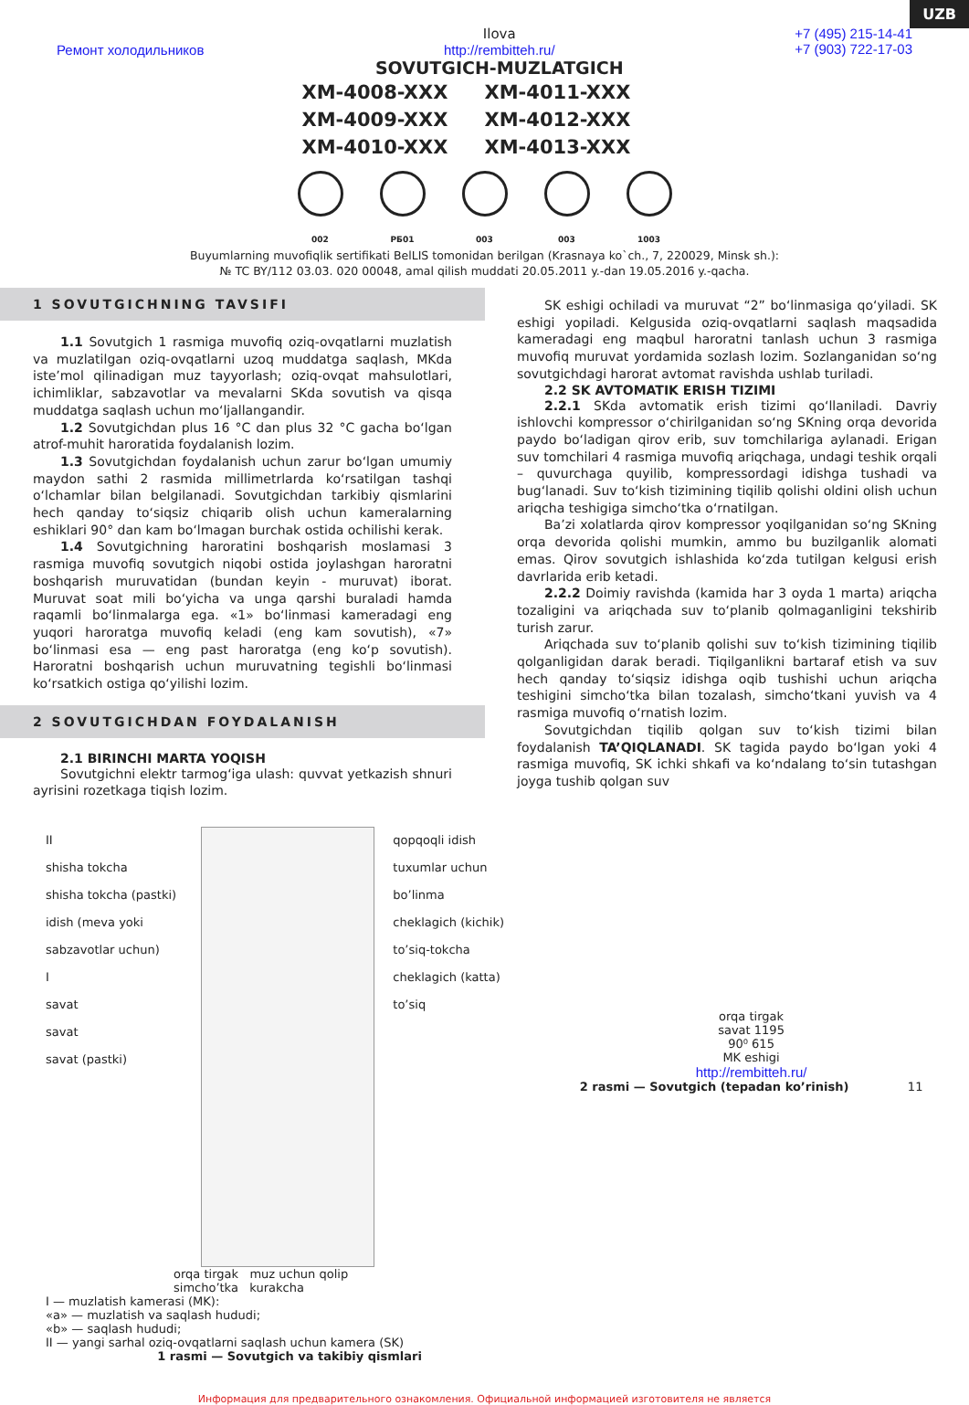UZB
Ремонт холодильников
Ilova
http://rembitteh.ru/
SOVUTGICH-MUZLATGICH
+7 (495) 215-14-41
+7 (903) 722-17-03
XM-4008-XXX
XM-4011-XXX
XM-4009-XXX
XM-4012-XXX
XM-4010-XXX
XM-4013-XXX
002 РБ01 003 003 1003
Buyumlarning muvofiqlik sertifikati BelLIS tomonidan berilgan (Krasnaya ko`ch., 7, 220029, Minsk sh.):
№ TC BY/112 03.03. 020 00048, amal qilish muddati 20.05.2011 y.-dan 19.05.2016 y.-qacha.
1 SOVUTGICHNING TAVSIFI
1.1 Sovutgich 1 rasmiga muvofiq oziq-ovqatlarni muzlatish va muzlatilgan oziq-ovqatlarni uzoq muddatga saqlash, MKda iste’mol qilinadigan muz tayyorlash; oziq-ovqat mahsulotlari, ichimliklar, sabzavotlar va mevalarni SKda sovutish va qisqa muddatga saqlash uchun mo‘ljallangandir.
1.2 Sovutgichdan plus 16 °C dan plus 32 °C gacha bo‘lgan atrof-muhit haroratida foydalanish lozim.
1.3 Sovutgichdan foydalanish uchun zarur bo‘lgan umumiy maydon sathi 2 rasmida millimetrlarda ko‘rsatilgan tashqi o‘lchamlar bilan belgilanadi. Sovutgichdan tarkibiy qismlarini hech qanday to‘siqsiz chiqarib olish uchun kameralarning eshiklari 90° dan kam bo‘lmagan burchak ostida ochilishi kerak.
1.4 Sovutgichning haroratini boshqarish moslamasi 3 rasmiga muvofiq sovutgich niqobi ostida joylashgan haroratni boshqarish muruvatidan (bundan keyin - muruvat) iborat. Muruvat soat mili bo‘yicha va unga qarshi buraladi hamda raqamli bo‘linmalarga ega. «1» bo‘linmasi kameradagi eng yuqori haroratga muvofiq keladi (eng kam sovutish), «7» bo‘linmasi esa — eng past haroratga (eng ko‘p sovutish). Haroratni boshqarish uchun muruvatning tegishli bo‘linmasi ko‘rsatkich ostiga qo‘yilishi lozim.
2 SOVUTGICHDAN FOYDALANISH
2.1 BIRINCHI MARTA YOQISH
Sovutgichni elektr tarmog‘iga ulash: quvvat yetkazish shnuri ayrisini rozetkaga tiqish lozim.
SK eshigi ochiladi va muruvat “2” bo‘linmasiga qo‘yiladi. SK eshigi yopiladi. Kelgusida oziq-ovqatlarni saqlash maqsadida kameradagi eng maqbul haroratni tanlash uchun 3 rasmiga muvofiq muruvat yordamida sozlash lozim. Sozlanganidan so‘ng sovutgichdagi harorat avtomat ravishda ushlab turiladi.
2.2 SK AVTOMATIK ERISH TIZIMI
2.2.1 SKda avtomatik erish tizimi qo‘llaniladi. Davriy ishlovchi kompressor o‘chirilganidan so‘ng SKning orqa devorida paydo bo‘ladigan qirov erib, suv tomchilariga aylanadi. Erigan suv tomchilari 4 rasmiga muvofiq ariqchaga, undagi teshik orqali – quvurchaga quyilib, kompressordagi idishga tushadi va bug‘lanadi. Suv to‘kish tizimining tiqilib qolishi oldini olish uchun ariqcha teshigiga simcho‘tka o‘rnatilgan.
Ba’zi xolatlarda qirov kompressor yoqilganidan so‘ng SKning orqa devorida qolishi mumkin, ammo bu buzilganlik alomati emas. Qirov sovutgich ishlashida ko‘zda tutilgan kelgusi erish davrlarida erib ketadi.
2.2.2 Doimiy ravishda (kamida har 3 oyda 1 marta) ariqcha tozaligini va ariqchada suv to‘planib qolmaganligini tekshirib turish zarur.
Ariqchada suv to‘planib qolishi suv to‘kish tizimining tiqilib qolganligidan darak beradi. Tiqilganlikni bartaraf etish va suv hech qanday to‘siqsiz idishga oqib tushishi uchun ariqcha teshigini simcho‘tka bilan tozalash, simcho‘tkani yuvish va 4 rasmiga muvofiq o‘rnatish lozim.
Sovutgichdan tiqilib qolgan suv to‘kish tizimi bilan foydalanish TA’QIQLANADI. SK tagida paydo bo‘lgan yoki 4 rasmiga muvofiq, SK ichki shkafi va ko‘ndalang to‘sin tutashgan joyga tushib qolgan suv
II
shisha tokcha
shisha tokcha (pastki)
idish (meva yoki sabzavotlar uchun)
I
savat
savat
savat (pastki)
qopqoqli idish
tuxumlar uchun bo’linma
cheklagich (kichik)
to’siq-tokcha
cheklagich (katta)
to’siq
orqa tirgak muz uchun qolip
simcho’tka kurakcha
I — muzlatish kamerasi (MK):
«a» — muzlatish va saqlash hududi;
«b» — saqlash hududi;
II — yangi sarhal oziq-ovqatlarni saqlash uchun kamera (SK)
1 rasmi — Sovutgich va takibiy qismlari
orqa tirgak
savat 1195
90⁰ 615
MK eshigi
http://rembitteh.ru/
2 rasmi — Sovutgich (tepadan ko’rinish) 11
Информация для предварительного ознакомления. Официальной информацией изготовителя не является